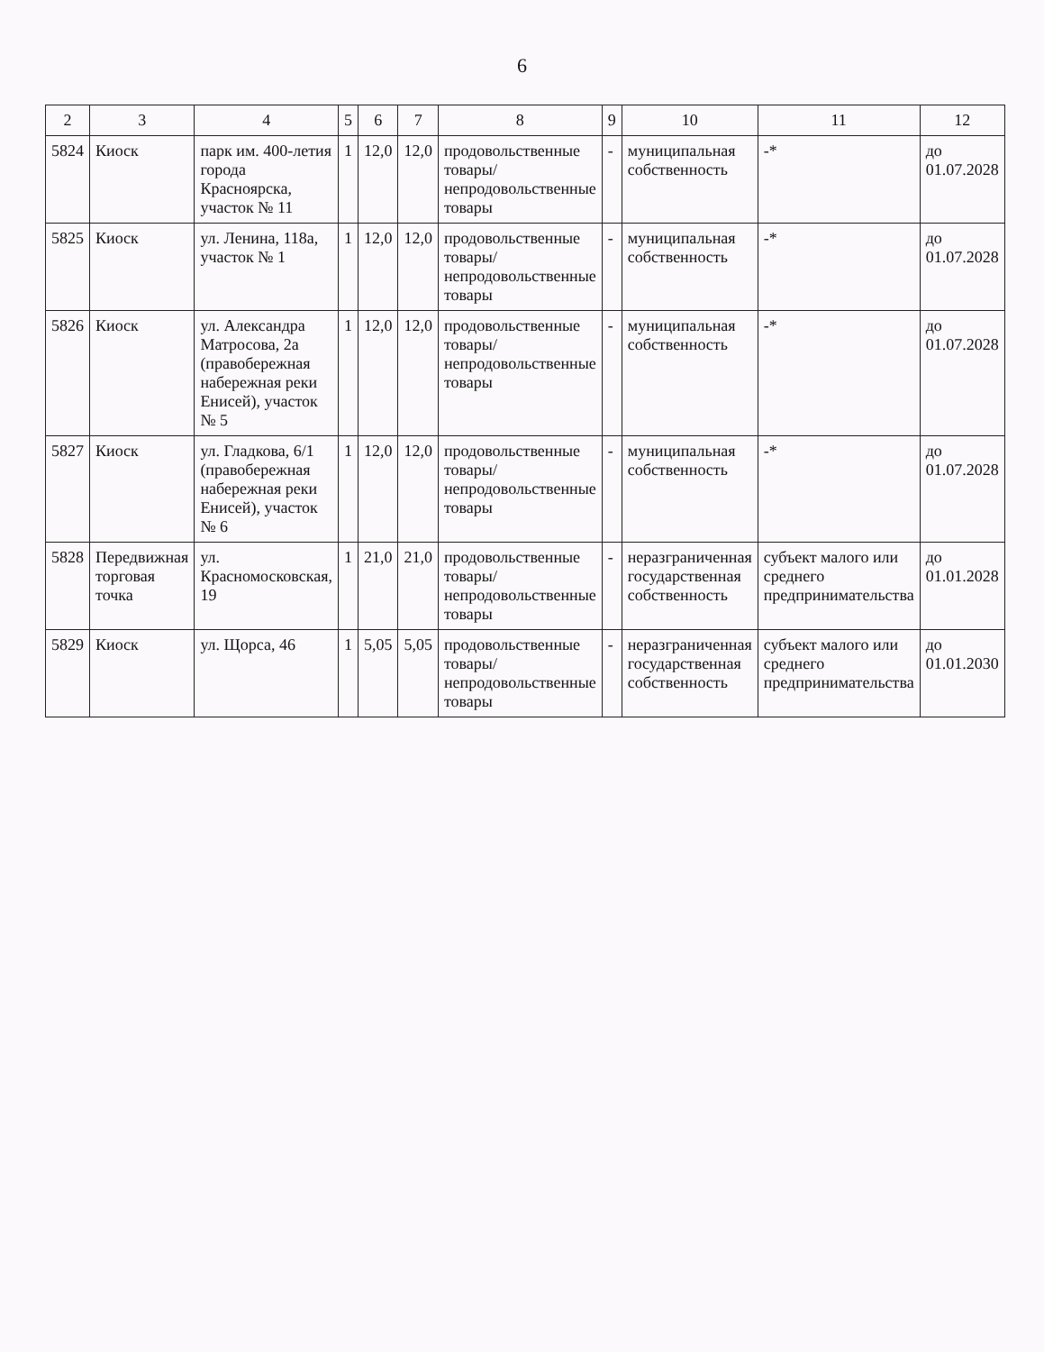6
| 2 | 3 | 4 | 5 | 6 | 7 | 8 | 9 | 10 | 11 | 12 |
| --- | --- | --- | --- | --- | --- | --- | --- | --- | --- | --- |
| 5824 | Киоск | парк им. 400-летия города Красноярска, участок № 11 | 1 | 12,0 | 12,0 | продовольственные товары/ непродовольственные товары | - | муниципальная собственность | -* | до 01.07.2028 |
| 5825 | Киоск | ул. Ленина, 118а, участок № 1 | 1 | 12,0 | 12,0 | продовольственные товары/ непродовольственные товары | - | муниципальная собственность | -* | до 01.07.2028 |
| 5826 | Киоск | ул. Александра Матросова, 2а (правобережная набережная реки Енисей), участок № 5 | 1 | 12,0 | 12,0 | продовольственные товары/ непродовольственные товары | - | муниципальная собственность | -* | до 01.07.2028 |
| 5827 | Киоск | ул. Гладкова, 6/1 (правобережная набережная реки Енисей), участок № 6 | 1 | 12,0 | 12,0 | продовольственные товары/ непродовольственные товары | - | муниципальная собственность | -* | до 01.07.2028 |
| 5828 | Передвижная торговая точка | ул. Красномосковская, 19 | 1 | 21,0 | 21,0 | продовольственные товары/ непродовольственные товары | - | неразграниченная государственная собственность | субъект малого или среднего предпринимательства | до 01.01.2028 |
| 5829 | Киоск | ул. Щорса, 46 | 1 | 5,05 | 5,05 | продовольственные товары/ непродовольственные товары | - | неразграниченная государственная собственность | субъект малого или среднего предпринимательства | до 01.01.2030 |